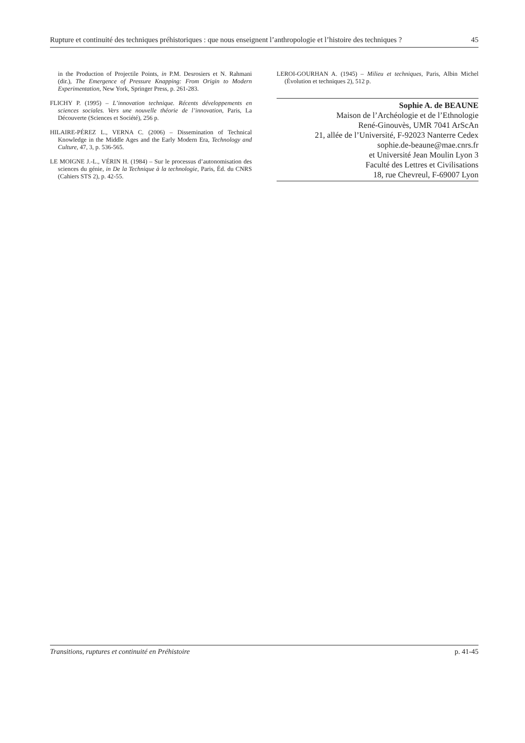Rupture et continuité des techniques préhistoriques : que nous enseignent l’anthropologie et l’histoire des techniques ? 45
in the Production of Projectile Points, in P.M. Desrosiers et N. Rahmani (dir.), The Emergence of Pressure Knapping: From Origin to Modern Experimentation, New York, Springer Press, p. 261-283.
FLICHY P. (1995) – L’innovation technique. Récents développements en sciences sociales. Vers une nouvelle théorie de l’innovation, Paris, La Découverte (Sciences et Société), 256 p.
HILAIRE-PÉREZ L., VERNA C. (2006) – Dissemination of Technical Knowledge in the Middle Ages and the Early Modern Era, Technology and Culture, 47, 3, p. 536-565.
LE MOIGNE J.-L., VÉRIN H. (1984) – Sur le processus d’autonomisation des sciences du génie, in De la Technique à la technologie, Paris, Éd. du CNRS (Cahiers STS 2), p. 42-55.
LEROI-GOURHAN A. (1945) – Milieu et techniques, Paris, Albin Michel (Évolution et techniques 2), 512 p.
Sophie A. de BEAUNE
Maison de l’Archéologie et de l’Ethnologie
René-Ginouvès, UMR 7041 ArScAn
21, allée de l’Université, F-92023 Nanterre Cedex
sophie.de-beaune@mae.cnrs.fr
et Université Jean Moulin Lyon 3
Faculté des Lettres et Civilisations
18, rue Chevreul, F-69007 Lyon
Transitions, ruptures et continuité en Préhistoire p. 41-45